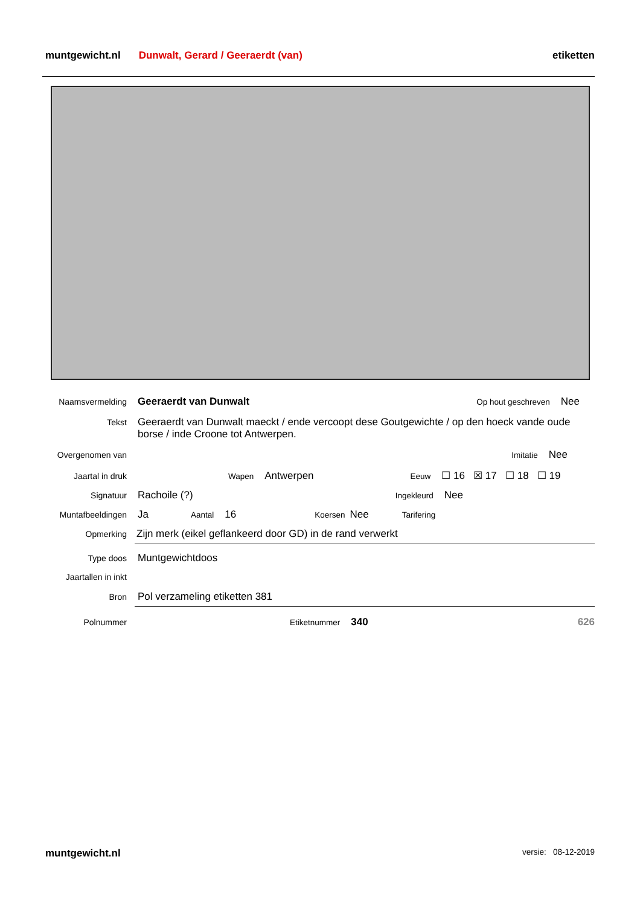muntgewicht.nl Dunwalt, Gerard / Geeraerdt (van) etiketten
Naamsvermelding Geeraerdt van Dunwalt Op hout geschreven Nee
Tekst Geeraerdt van Dunwalt maeckt / ende vercoopt dese Goutgewichte / op den hoeck vande oude borse / inde Croone tot Antwerpen.
Overgenomen van Imitatie Nee
Jaartal in druk Wapen Antwerpen Eeuw ☐ 16 ☒ 17 ☐ 18 ☐ 19
Signatuur Rachoile (?) Ingekleurd Nee
Muntafbeeldingen Ja Aantal 16 Koersen Nee Tarifering
Opmerking Zijn merk (eikel geflankeerd door GD) in de rand verwerkt
Type doos Muntgewichtdoos
Jaartallen in inkt
Bron Pol verzameling etiketten 381
Polnummer Etiketnummer 340 626
muntgewicht.nl versie: 08-12-2019